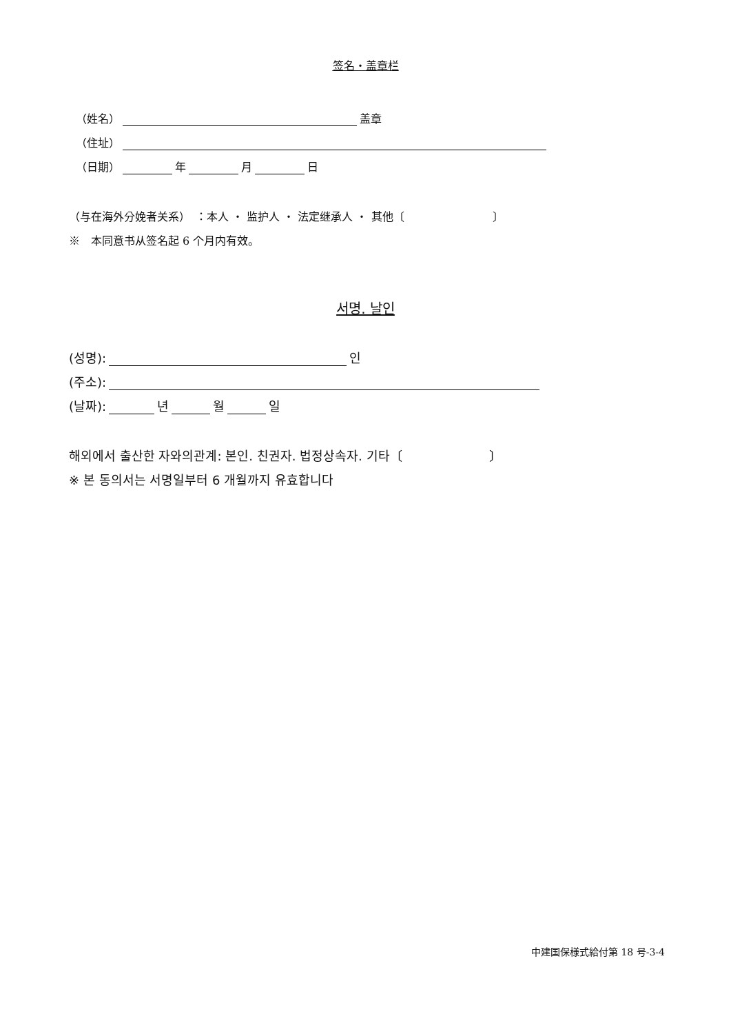签名・盖章栏
（姓名） 盖章
（住址）
（日期） 年 月 日
（与在海外分娩者关系）　：本人 ・ 监护人 ・ 法定继承人 ・ 其他〔　　　　　　　　〕
※　本同意书从签名起 6 个月内有效。
서명. 날인
(성명): 인
(주소):
(날짜): 년 월 일
해외에서 출산한 자와의관계: 본인. 친권자. 법정상속자. 기타〔　　　　　　　〕
※ 본 동의서는 서명일부터 6 개월까지 유효합니다
中建国保様式給付第 18 号-3-4